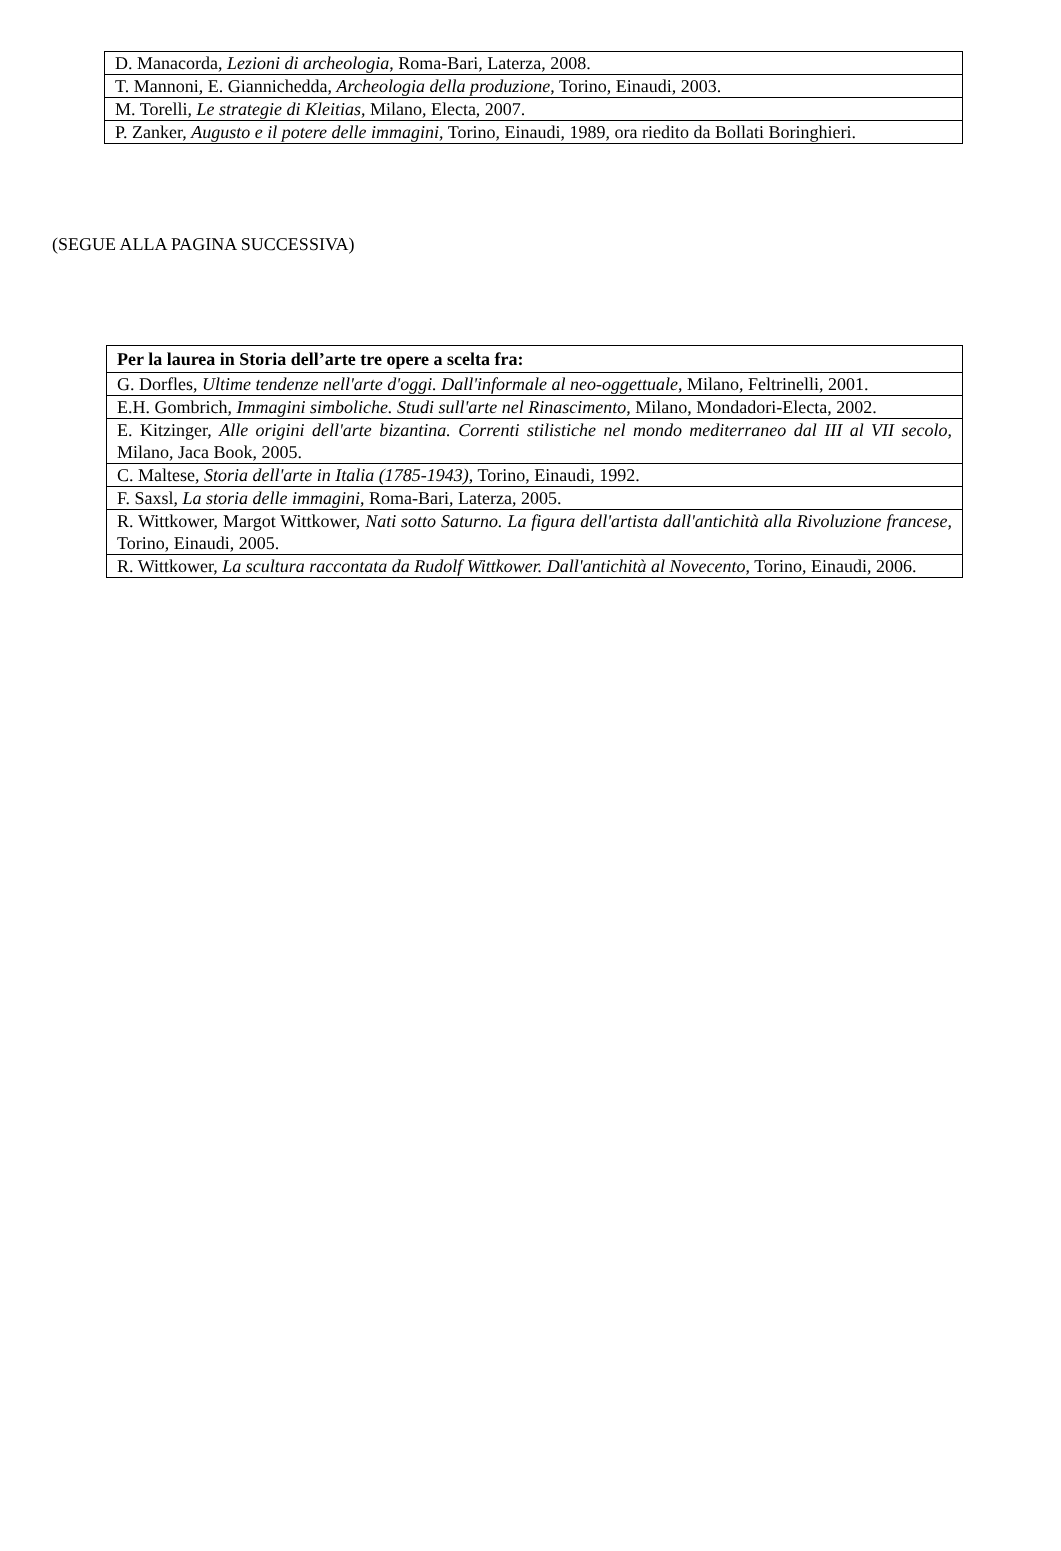| D. Manacorda, Lezioni di archeologia , Roma-Bari, Laterza, 2008. |
| T. Mannoni, E. Giannichedda, Archeologia della produzione , Torino, Einaudi, 2003. |
| M. Torelli, Le strategie di Kleitias , Milano, Electa, 2007. |
| P. Zanker, Augusto e il potere delle immagini , Torino, Einaudi, 1989, ora riedito da Bollati Boringhieri. |
(SEGUE ALLA PAGINA SUCCESSIVA)
| Per la laurea in Storia dell’arte tre opere a scelta fra: |
| --- |
| G. Dorfles, Ultime tendenze nell'arte d'oggi. Dall'informale al neo-oggettuale , Milano, Feltrinelli, 2001. |
| E.H. Gombrich, Immagini simboliche. Studi sull'arte nel Rinascimento , Milano, Mondadori-Electa, 2002. |
| E. Kitzinger, Alle origini dell'arte bizantina. Correnti stilistiche nel mondo mediterraneo dal III al VII secolo , Milano, Jaca Book, 2005. |
| C. Maltese, Storia dell'arte in Italia (1785-1943) , Torino, Einaudi, 1992. |
| F. Saxsl, La storia delle immagini , Roma-Bari, Laterza, 2005. |
| R. Wittkower, Margot Wittkower, Nati sotto Saturno. La figura dell'artista dall'antichità alla Rivoluzione francese , Torino, Einaudi, 2005. |
| R. Wittkower, La scultura raccontata da Rudolf Wittkower. Dall'antichità al Novecento , Torino, Einaudi, 2006. |